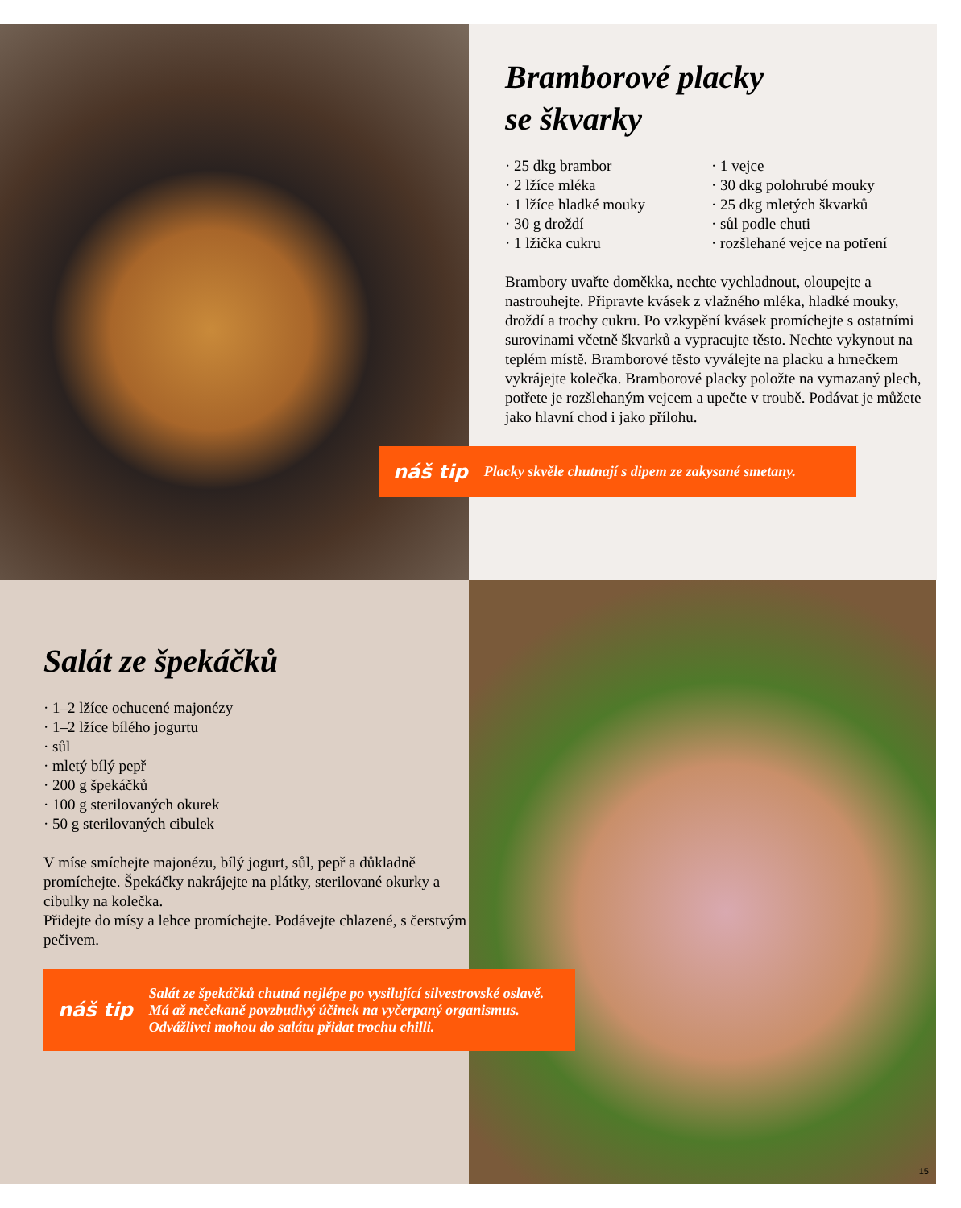Bramborové placky
se škvarky
· 25 dkg brambor
· 2 lžíce mléka
· 1 lžíce hladké mouky
· 30 g droždí
· 1 lžička cukru
· 1 vejce
· 30 dkg polohrubé mouky
· 25 dkg mletých škvarků
· sůl podle chuti
· rozšlehané vejce na potření
Brambory uvařte doměkka, nechte vychladnout, oloupejte a nastrouhejte. Připravte kvásek z vlažného mléka, hladké mouky, droždí a trochy cukru. Po vzkypění kvásek promíchejte s ostatními surovinami včetně škvarků a vypracujte těsto. Nechte vykynout na teplém místě. Bramborové těsto vyválejte na placku a hrnečkem vykrájejte kolečka. Bramborové placky položte na vymazaný plech, potřete je rozšlehaným vejcem a upečte v troubě. Podávat je můžete jako hlavní chod i jako přílohu.
náš tip Placky skvěle chutnají s dipem ze zakysané smetany.
Salát ze špekáčků
· 1–2 lžíce ochucené majonézy
· 1–2 lžíce bílého jogurtu
· sůl
· mletý bílý pepř
· 200 g špekáčků
· 100 g sterilovaných okurek
· 50 g sterilovaných cibulek
V míse smíchejte majonézu, bílý jogurt, sůl, pepř a důkladně promíchejte. Špekáčky nakrájejte na plátky, sterilované okurky a cibulky na kolečka.
Přidejte do mísy a lehce promíchejte. Podávejte chlazené, s čerstvým pečivem.
náš tip Salát ze špekáčků chutná nejlépe po vysilující silvestrovské oslavě.
Má až nečekaně povzbudivý účinek na vyčerpaný organismus.
Odvážlivci mohou do salátu přidat trochu chilli.
15